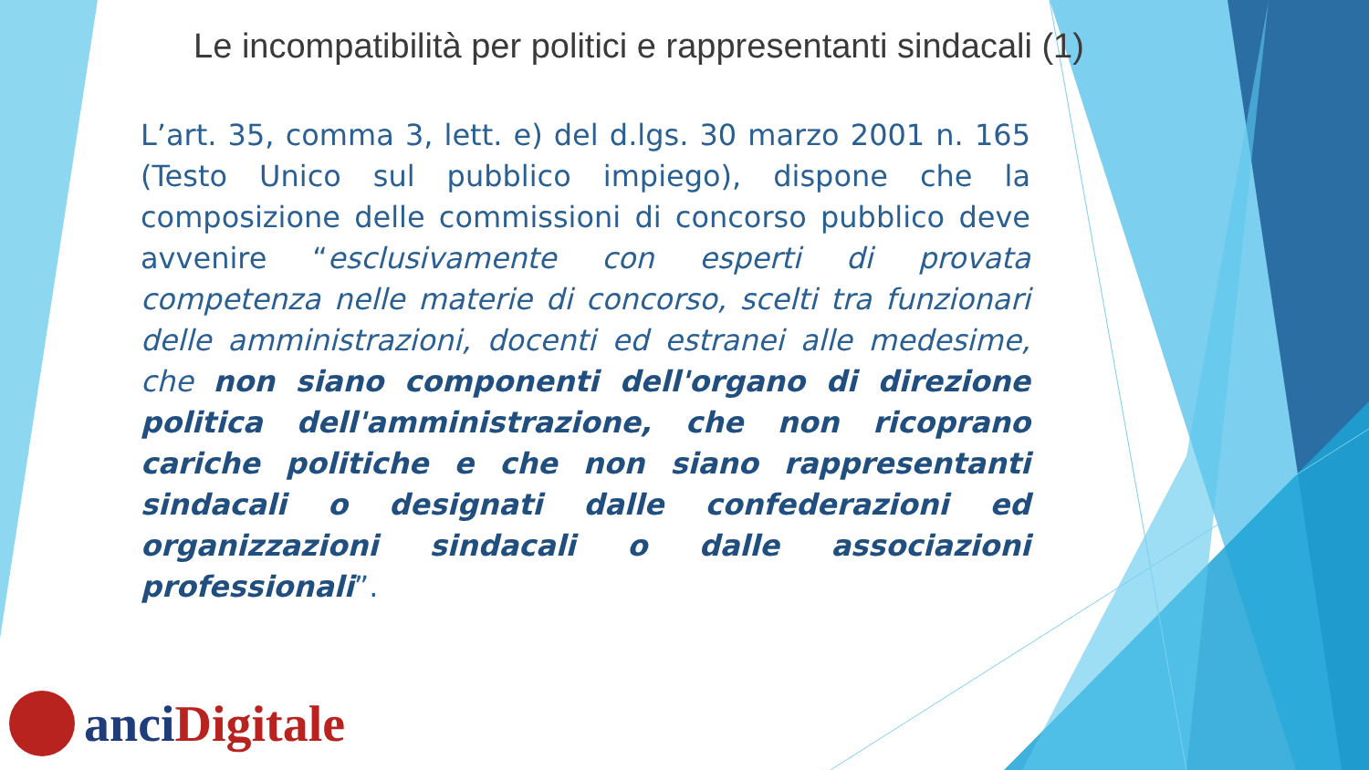Le incompatibilità per politici e rappresentanti sindacali (1)
L’art. 35, comma 3, lett. e) del d.lgs. 30 marzo 2001 n. 165 (Testo Unico sul pubblico impiego), dispone che la composizione delle commissioni di concorso pubblico deve avvenire “esclusivamente con esperti di provata competenza nelle materie di concorso, scelti tra funzionari delle amministrazioni, docenti ed estranei alle medesime, che non siano componenti dell'organo di direzione politica dell'amministrazione, che non ricoprano cariche politiche e che non siano rappresentanti sindacali o designati dalle confederazioni ed organizzazioni sindacali o dalle associazioni professionali”.
anci Digitale